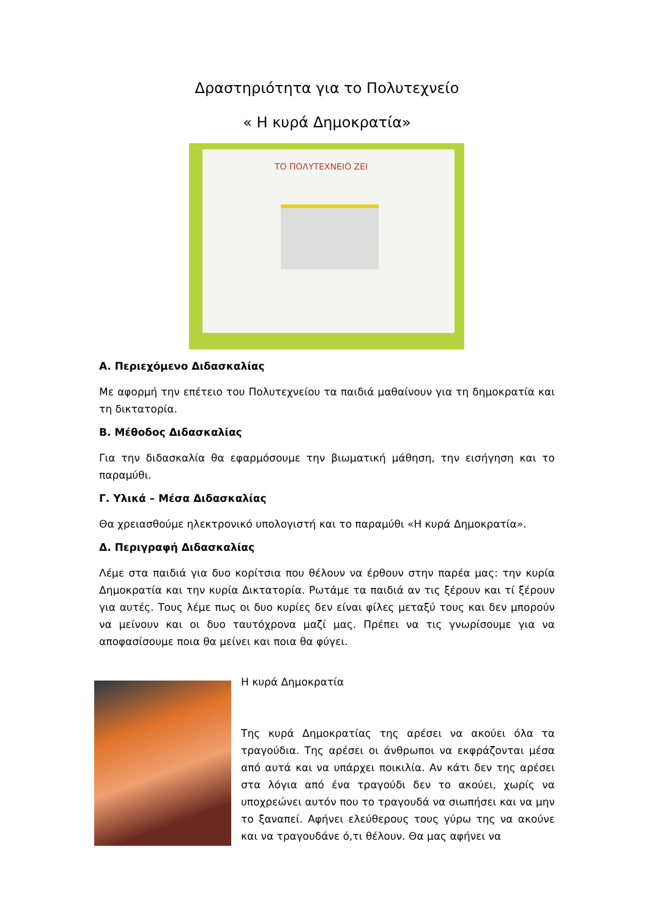Δραστηριότητα για το Πολυτεχνείο
« Η κυρά Δημοκρατία»
ΤΟ ΠΟΛΥΤΕΧΝΕΙΟ ΖΕΙ
Α. Περιεχόμενο Διδασκαλίας
Με αφορμή την επέτειο του Πολυτεχνείου τα παιδιά μαθαίνουν για τη δημοκρατία και τη δικτατορία.
Β. Μέθοδος Διδασκαλίας
Για την διδασκαλία θα εφαρμόσουμε την βιωματική μάθηση, την εισήγηση και το παραμύθι.
Γ. Υλικά – Μέσα Διδασκαλίας
Θα χρειασθούμε ηλεκτρονικό υπολογιστή και το παραμύθι «Η κυρά Δημοκρατία».
Δ. Περιγραφή Διδασκαλίας
Λέμε στα παιδιά για δυο κορίτσια που θέλουν να έρθουν στην παρέα μας: την κυρία Δημοκρατία και την κυρία Δικτατορία. Ρωτάμε τα παιδιά αν τις ξέρουν και τί ξέρουν για αυτές. Τους λέμε πως οι δυο κυρίες δεν είναι φίλες μεταξύ τους και δεν μπορούν να μείνουν και οι δυο ταυτόχρονα μαζί μας. Πρέπει να τις γνωρίσουμε για να αποφασίσουμε ποια θα μείνει και ποια θα φύγει.
Η κυρά Δημοκρατία
Της κυρά Δημοκρατίας της αρέσει να ακούει όλα τα τραγούδια. Της αρέσει οι άνθρωποι να εκφράζονται μέσα από αυτά και να υπάρχει ποικιλία. Αν κάτι δεν της αρέσει στα λόγια από ένα τραγούδι δεν το ακούει, χωρίς να υποχρεώνει αυτόν που το τραγουδά να σιωπήσει και να μην το ξαναπεί. Αφήνει ελεύθερους τους γύρω της να ακούνε και να τραγουδάνε ό,τι θέλουν. Θα μας αφήνει να